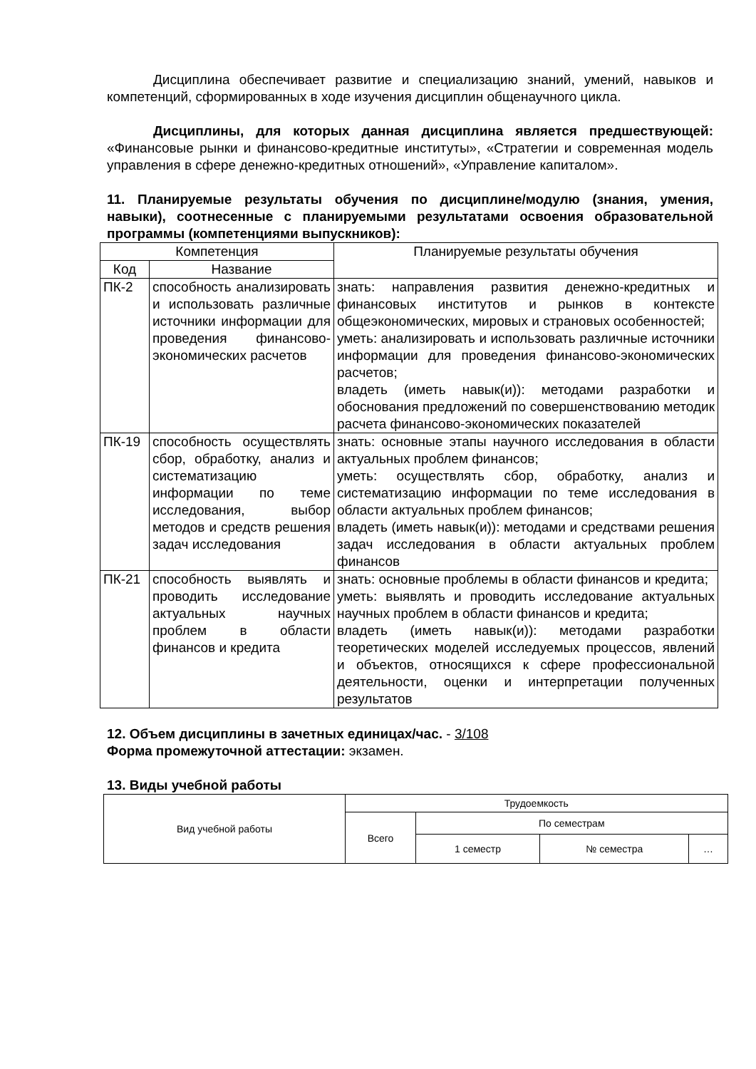Дисциплина обеспечивает развитие и специализацию знаний, умений, навыков и компетенций, сформированных в ходе изучения дисциплин общенаучного цикла.
Дисциплины, для которых данная дисциплина является предшествующей: «Финансовые рынки и финансово-кредитные институты», «Стратегии и современная модель управления в сфере денежно-кредитных отношений», «Управление капиталом».
11. Планируемые результаты обучения по дисциплине/модулю (знания, умения, навыки), соотнесенные с планируемыми результатами освоения образовательной программы (компетенциями выпускников):
| Компетенция | | Планируемые результаты обучения |
| --- | --- | --- |
| Код | Название | |
| ПК-2 | способность анализировать и использовать различные источники информации для проведения финансово-экономических расчетов | знать: направления развития денежно-кредитных и финансовых институтов и рынков в контексте общеэкономических, мировых и страновых особенностей; уметь: анализировать и использовать различные источники информации для проведения финансово-экономических расчетов; владеть (иметь навык(и)): методами разработки и обоснования предложений по совершенствованию методик расчета финансово-экономических показателей |
| ПК-19 | способность осуществлять сбор, обработку, анализ и систематизацию информации по теме исследования, выбор методов и средств решения задач исследования | знать: основные этапы научного исследования в области актуальных проблем финансов; уметь: осуществлять сбор, обработку, анализ и систематизацию информации по теме исследования в области актуальных проблем финансов; владеть (иметь навык(и)): методами и средствами решения задач исследования в области актуальных проблем финансов |
| ПК-21 | способность выявлять и проводить исследование актуальных научных проблем в области финансов и кредита | знать: основные проблемы в области финансов и кредита; уметь: выявлять и проводить исследование актуальных научных проблем в области финансов и кредита; владеть (иметь навык(и)): методами разработки теоретических моделей исследуемых процессов, явлений и объектов, относящихся к сфере профессиональной деятельности, оценки и интерпретации полученных результатов |
12. Объем дисциплины в зачетных единицах/час. - 3/108
Форма промежуточной аттестации: экзамен.
13. Виды учебной работы
| Вид учебной работы | Трудоемкость | | | |
| --- | --- | --- | --- | --- |
| | Всего | По семестрам | | |
| | | 1 семестр | № семестра | … |